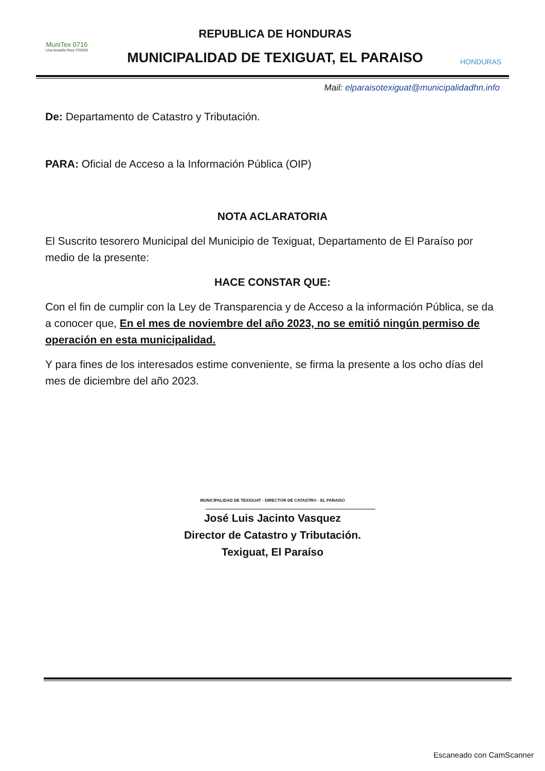MuniTex 0716
Una Alcaldía Para TODOS
REPUBLICA DE HONDURAS
MUNICIPALIDAD DE TEXIGUAT, EL PARAISO
HONDURAS
Mail: elparaisotexiguat@municipalidadhn.info
De: Departamento de Catastro y Tributación.
PARA: Oficial de Acceso a la Información Pública (OIP)
NOTA ACLARATORIA
El Suscrito tesorero Municipal del Municipio de Texiguat, Departamento de El Paraíso por medio de la presente:
HACE CONSTAR QUE:
Con el fin de cumplir con la Ley de Transparencia y de Acceso a la información Pública, se da a conocer que, En el mes de noviembre del año 2023, no se emitió ningún permiso de operación en esta municipalidad.
Y para fines de los interesados estime conveniente, se firma la presente a los ocho días del mes de diciembre del año 2023.
MUNICIPALIDAD DE TEXIGUAT · DIRECTOR DE CATASTRO · EL PARAISO
José Luis Jacinto Vasquez
Director de Catastro y Tributación.
Texiguat, El Paraíso
Escaneado con CamScanner